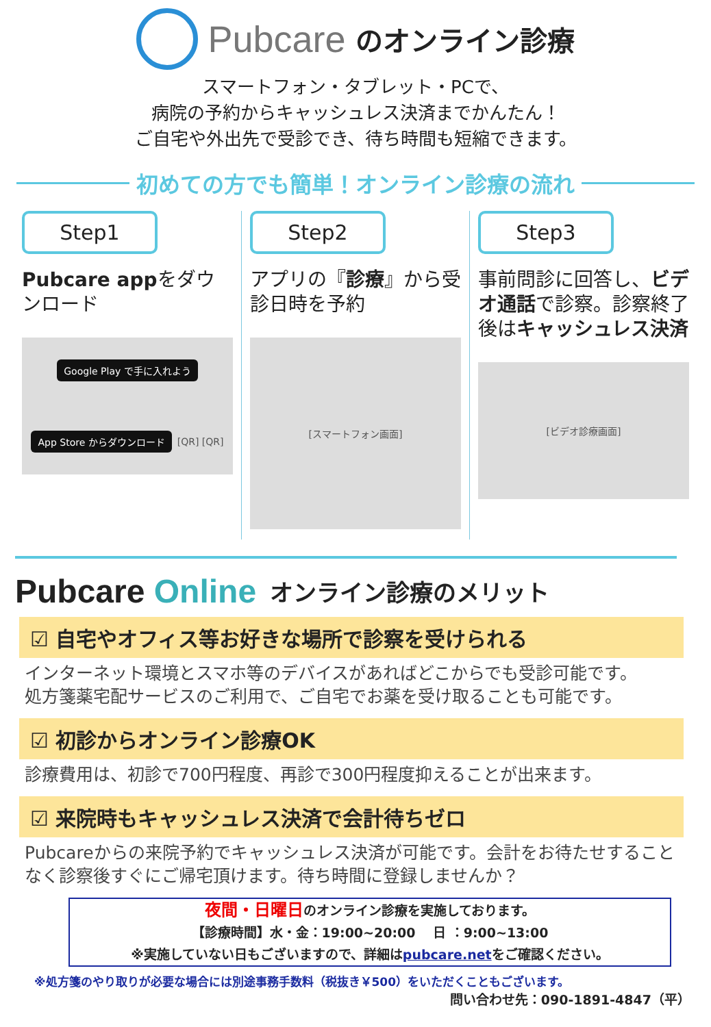Pubcare のオンライン診療
スマートフォン・タブレット・PCで、
病院の予約からキャッシュレス決済までかんたん！
ご自宅や外出先で受診でき、待ち時間も短縮できます。
初めての方でも簡単！オンライン診療の流れ
Step1
Pubcare appをダウンロード
Google Play で手に入れよう
App Store からダウンロード
[QR] [QR]
Step2
アプリの『診療』から受診日時を予約
[スマートフォン画面]
Step3
事前問診に回答し、ビデオ通話で診察。診察終了後はキャッシュレス決済
[ビデオ診療画面]
Pubcare Online オンライン診療のメリット
☑ 自宅やオフィス等お好きな場所で診察を受けられる
インターネット環境とスマホ等のデバイスがあればどこからでも受診可能です。
処方箋薬宅配サービスのご利用で、ご自宅でお薬を受け取ることも可能です。
☑ 初診からオンライン診療OK
診療費用は、初診で700円程度、再診で300円程度抑えることが出来ます。
☑ 来院時もキャッシュレス決済で会計待ちゼロ
Pubcareからの来院予約でキャッシュレス決済が可能です。会計をお待たせすることなく診察後すぐにご帰宅頂けます。待ち時間に登録しませんか？
夜間・日曜日のオンライン診療を実施しております。
【診療時間】水・金：19:00~20:00　 日 ：9:00~13:00
※実施していない日もございますので、詳細はpubcare.netをご確認ください。
※処方箋のやり取りが必要な場合には別途事務手数料（税抜き￥500）をいただくこともございます。
問い合わせ先：090-1891-4847（平）